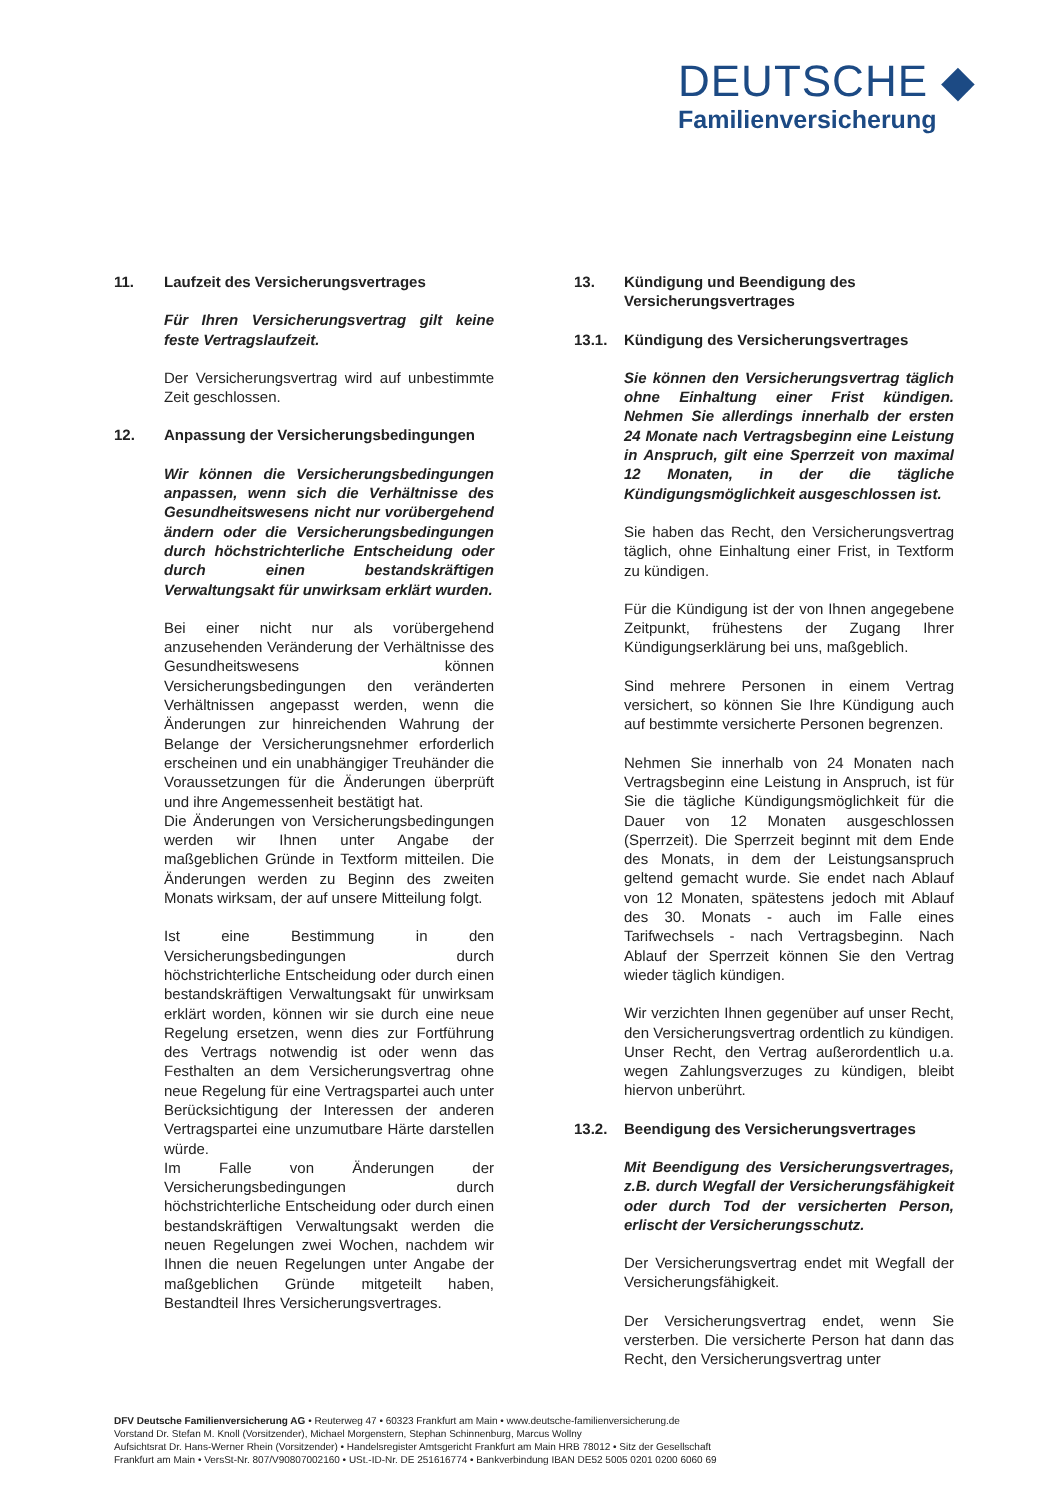DEUTSCHE ◆
Familienversicherung
11. Laufzeit des Versicherungsvertrages
Für Ihren Versicherungsvertrag gilt keine feste Vertragslaufzeit.
Der Versicherungsvertrag wird auf unbestimmte Zeit geschlossen.
12. Anpassung der Versicherungsbedingungen
Wir können die Versicherungsbedingungen anpassen, wenn sich die Verhältnisse des Gesundheitswesens nicht nur vorübergehend ändern oder die Versicherungsbedingungen durch höchstrichterliche Entscheidung oder durch einen bestandskräftigen Verwaltungsakt für unwirksam erklärt wurden.
Bei einer nicht nur als vorübergehend anzusehenden Veränderung der Verhältnisse des Gesundheitswesens können Versicherungsbedingungen den veränderten Verhältnissen angepasst werden, wenn die Änderungen zur hinreichenden Wahrung der Belange der Versicherungsnehmer erforderlich erscheinen und ein unabhängiger Treuhänder die Voraussetzungen für die Änderungen überprüft und ihre Angemessenheit bestätigt hat.
Die Änderungen von Versicherungsbedingungen werden wir Ihnen unter Angabe der maßgeblichen Gründe in Textform mitteilen. Die Änderungen werden zu Beginn des zweiten Monats wirksam, der auf unsere Mitteilung folgt.
Ist eine Bestimmung in den Versicherungsbedingungen durch höchstrichterliche Entscheidung oder durch einen bestandskräftigen Verwaltungsakt für unwirksam erklärt worden, können wir sie durch eine neue Regelung ersetzen, wenn dies zur Fortführung des Vertrags notwendig ist oder wenn das Festhalten an dem Versicherungsvertrag ohne neue Regelung für eine Vertragspartei auch unter Berücksichtigung der Interessen der anderen Vertragspartei eine unzumutbare Härte darstellen würde.
Im Falle von Änderungen der Versicherungsbedingungen durch höchstrichterliche Entscheidung oder durch einen bestandskräftigen Verwaltungsakt werden die neuen Regelungen zwei Wochen, nachdem wir Ihnen die neuen Regelungen unter Angabe der maßgeblichen Gründe mitgeteilt haben, Bestandteil Ihres Versicherungsvertrages.
13. Kündigung und Beendigung des Versicherungsvertrages
13.1. Kündigung des Versicherungsvertrages
Sie können den Versicherungsvertrag täglich ohne Einhaltung einer Frist kündigen. Nehmen Sie allerdings innerhalb der ersten 24 Monate nach Vertragsbeginn eine Leistung in Anspruch, gilt eine Sperrzeit von maximal 12 Monaten, in der die tägliche Kündigungsmöglichkeit ausgeschlossen ist.
Sie haben das Recht, den Versicherungsvertrag täglich, ohne Einhaltung einer Frist, in Textform zu kündigen.
Für die Kündigung ist der von Ihnen angegebene Zeitpunkt, frühestens der Zugang Ihrer Kündigungserklärung bei uns, maßgeblich.
Sind mehrere Personen in einem Vertrag versichert, so können Sie Ihre Kündigung auch auf bestimmte versicherte Personen begrenzen.
Nehmen Sie innerhalb von 24 Monaten nach Vertragsbeginn eine Leistung in Anspruch, ist für Sie die tägliche Kündigungsmöglichkeit für die Dauer von 12 Monaten ausgeschlossen (Sperrzeit). Die Sperrzeit beginnt mit dem Ende des Monats, in dem der Leistungsanspruch geltend gemacht wurde. Sie endet nach Ablauf von 12 Monaten, spätestens jedoch mit Ablauf des 30. Monats - auch im Falle eines Tarifwechsels - nach Vertragsbeginn. Nach Ablauf der Sperrzeit können Sie den Vertrag wieder täglich kündigen.
Wir verzichten Ihnen gegenüber auf unser Recht, den Versicherungsvertrag ordentlich zu kündigen. Unser Recht, den Vertrag außerordentlich u.a. wegen Zahlungsverzuges zu kündigen, bleibt hiervon unberührt.
13.2. Beendigung des Versicherungsvertrages
Mit Beendigung des Versicherungsvertrages, z.B. durch Wegfall der Versicherungsfähigkeit oder durch Tod der versicherten Person, erlischt der Versicherungsschutz.
Der Versicherungsvertrag endet mit Wegfall der Versicherungsfähigkeit.
Der Versicherungsvertrag endet, wenn Sie versterben. Die versicherte Person hat dann das Recht, den Versicherungsvertrag unter
DFV Deutsche Familienversicherung AG • Reuterweg 47 • 60323 Frankfurt am Main • www.deutsche-familienversicherung.de
Vorstand Dr. Stefan M. Knoll (Vorsitzender), Michael Morgenstern, Stephan Schinnenburg, Marcus Wollny
Aufsichtsrat Dr. Hans-Werner Rhein (Vorsitzender) • Handelsregister Amtsgericht Frankfurt am Main HRB 78012 • Sitz der Gesellschaft
Frankfurt am Main • VersSt-Nr. 807/V90807002160 • USt.-ID-Nr. DE 251616774 • Bankverbindung IBAN DE52 5005 0201 0200 6060 69